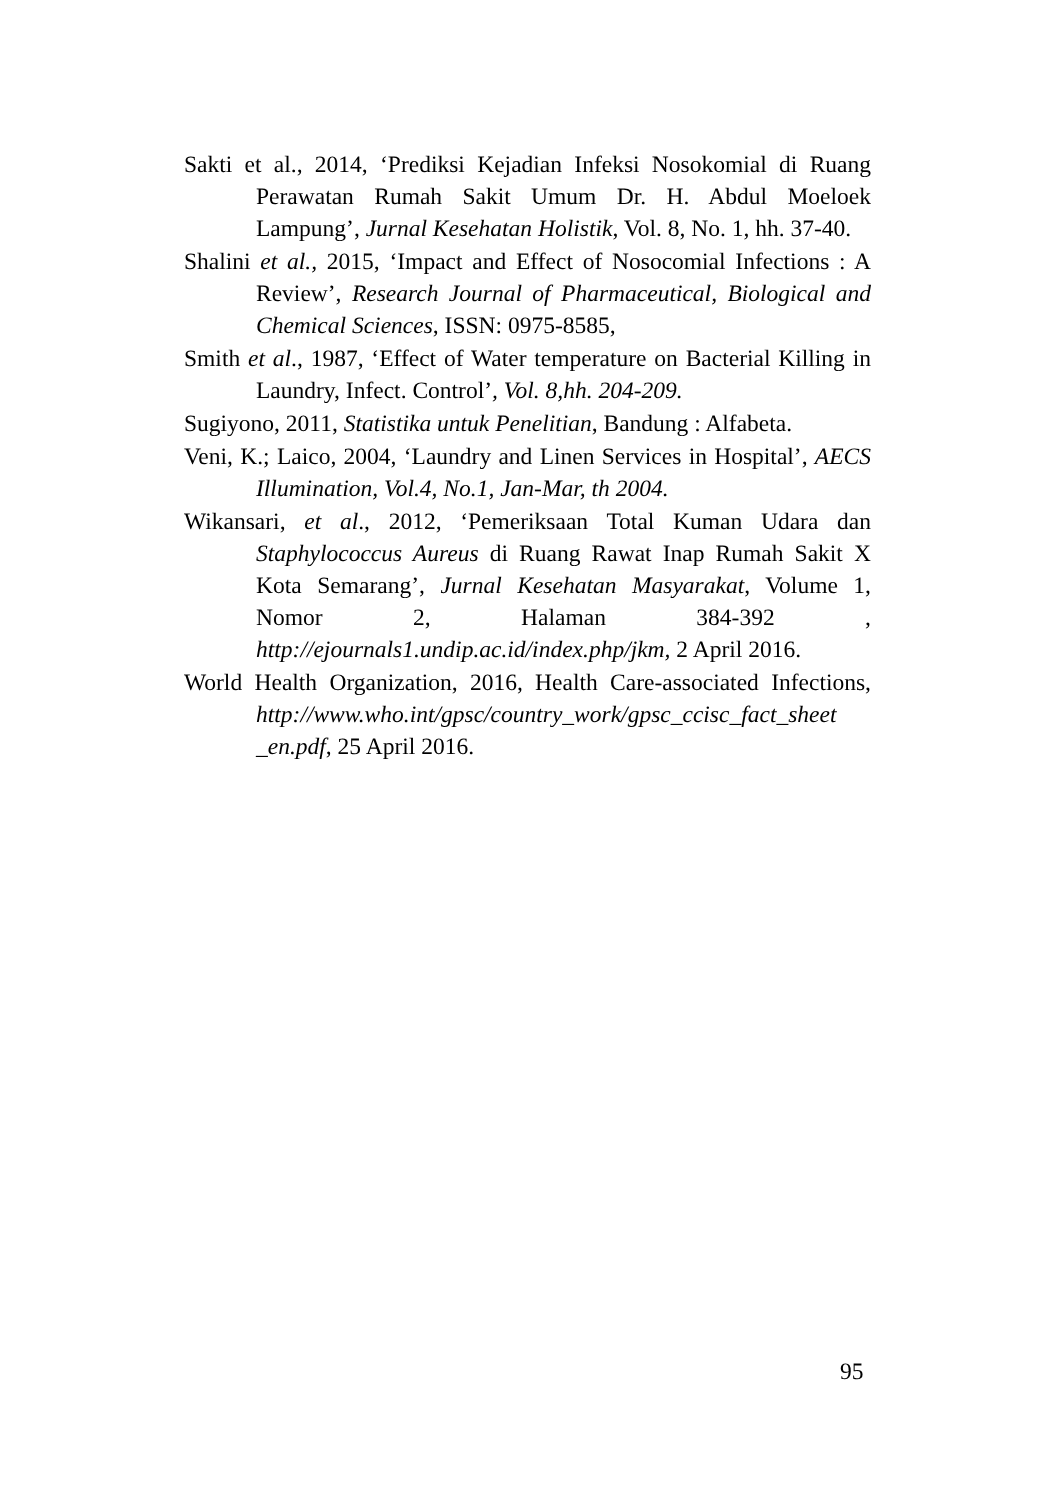Sakti et al., 2014, ‘Prediksi Kejadian Infeksi Nosokomial di Ruang Perawatan Rumah Sakit Umum Dr. H. Abdul Moeloek Lampung’, Jurnal Kesehatan Holistik, Vol. 8, No. 1, hh. 37-40.
Shalini et al., 2015, ‘Impact and Effect of Nosocomial Infections : A Review’, Research Journal of Pharmaceutical, Biological and Chemical Sciences, ISSN: 0975-8585,
Smith et al., 1987, ‘Effect of Water temperature on Bacterial Killing in Laundry, Infect. Control’, Vol. 8,hh. 204-209.
Sugiyono, 2011, Statistika untuk Penelitian, Bandung : Alfabeta.
Veni, K.; Laico, 2004, ‘Laundry and Linen Services in Hospital’, AECS Illumination, Vol.4, No.1, Jan-Mar, th 2004.
Wikansari, et al., 2012, ‘Pemeriksaan Total Kuman Udara dan Staphylococcus Aureus di Ruang Rawat Inap Rumah Sakit X Kota Semarang’, Jurnal Kesehatan Masyarakat, Volume 1, Nomor 2, Halaman 384-392 , http://ejournals1.undip.ac.id/index.php/jkm, 2 April 2016.
World Health Organization, 2016, Health Care-associated Infections, http://www.who.int/gpsc/country_work/gpsc_ccisc_fact_sheet _en.pdf, 25 April 2016.
95